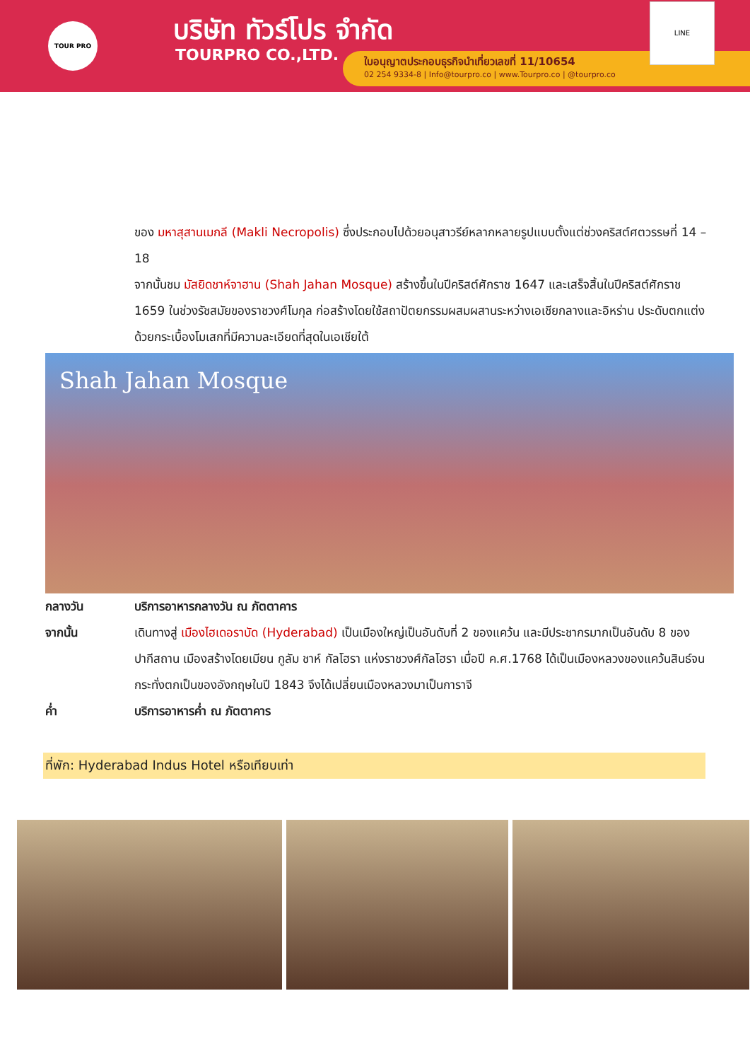TOUR PRO บริษัท ทัวร์โปร จำกัด
TOURPRO CO.,LTD.
ใบอนุญาตประกอบธุรกิจนำเที่ยวเลขที่ 11/10654
02 254 9334-8 | Info@tourpro.co | www.Tourpro.co | @tourpro.co
LINE
ของ มหาสุสานเมกลี (Makli Necropolis) ซึ่งประกอบไปด้วยอนุสาวรีย์หลากหลายรูปแบบตั้งแต่ช่วงคริสต์ศตวรรษที่ 14 – 18
จากนั้นชม มัสยิดชาห์จาฮาน (Shah Jahan Mosque) สร้างขึ้นในปีคริสต์ศักราช 1647 และเสร็จสิ้นในปีคริสต์ศักราช 1659 ในช่วงรัชสมัยของราชวงศ์โมกุล ก่อสร้างโดยใช้สถาปัตยกรรมผสมผสานระหว่างเอเชียกลางและอิหร่าน ประดับตกแต่งด้วยกระเบื้องโมเสกที่มีความละเอียดที่สุดในเอเชียใต้
Shah Jahan Mosque
กลางวัน บริการอาหารกลางวัน ณ ภัตตาคาร
จากนั้น เดินทางสู่ เมืองไฮเดอราบัด (Hyderabad) เป็นเมืองใหญ่เป็นอันดับที่ 2 ของแคว้น และมีประชากรมากเป็นอันดับ 8 ของปากีสถาน เมืองสร้างโดยเมียน กูลัม ชาห์ กัลโฮรา แห่งราชวงศ์กัลโฮรา เมื่อปี ค.ศ.1768 ได้เป็นเมืองหลวงของแคว้นสินธ์จนกระทั่งตกเป็นของอังกฤษในปี 1843 จึงได้เปลี่ยนเมืองหลวงมาเป็นการาจี
ค่ำ บริการอาหารค่ำ ณ ภัตตาคาร
ที่พัก: Hyderabad Indus Hotel หรือเทียบเท่า